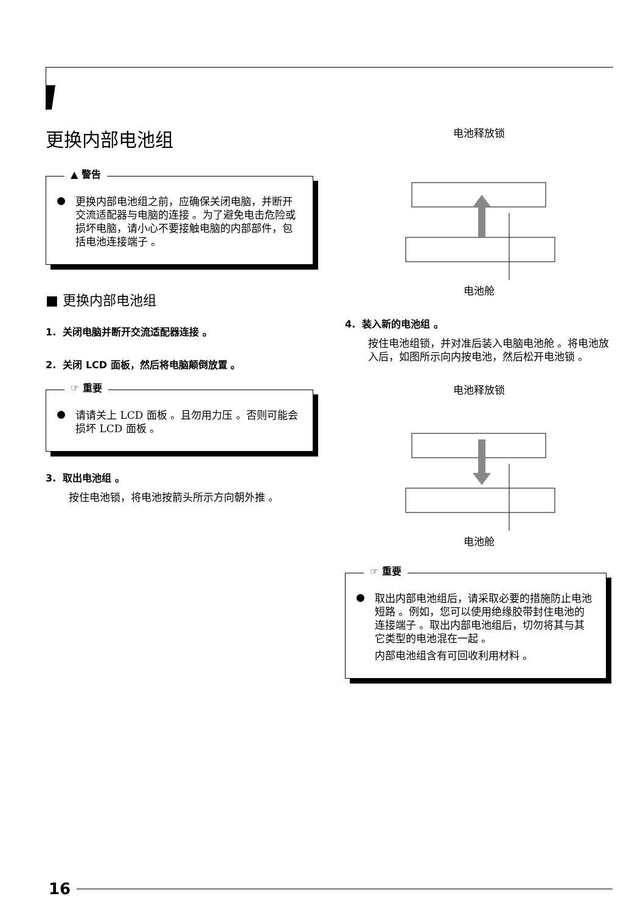更换内部电池组
▲ 警告
更换内部电池组之前，应确保关闭电脑，并断开交流适配器与电脑的连接 。为了避免电击危险或损坏电脑，请小心不要接触电脑的内部部件，包括电池连接端子 。
■ 更换内部电池组
1. 关闭电脑并断开交流适配器连接 。
2. 关闭 LCD 面板，然后将电脑颠倒放置 。
☞ 重要
请请关上 LCD 面板 。且勿用力压 。否则可能会损坏 LCD 面板 。
3. 取出电池组 。
按住电池锁，将电池按箭头所示方向朝外推 。
电池释放锁
电池舱
4. 装入新的电池组 。
按住电池组锁，并对准后装入电脑电池舱 。将电池放入后，如图所示向内按电池，然后松开电池锁 。
电池释放锁
电池舱
☞ 重要
取出内部电池组后，请采取必要的措施防止电池短路 。例如，您可以使用绝缘胶带封住电池的连接端子 。取出内部电池组后，切勿将其与其它类型的电池混在一起 。
内部电池组含有可回收利用材料 。
16